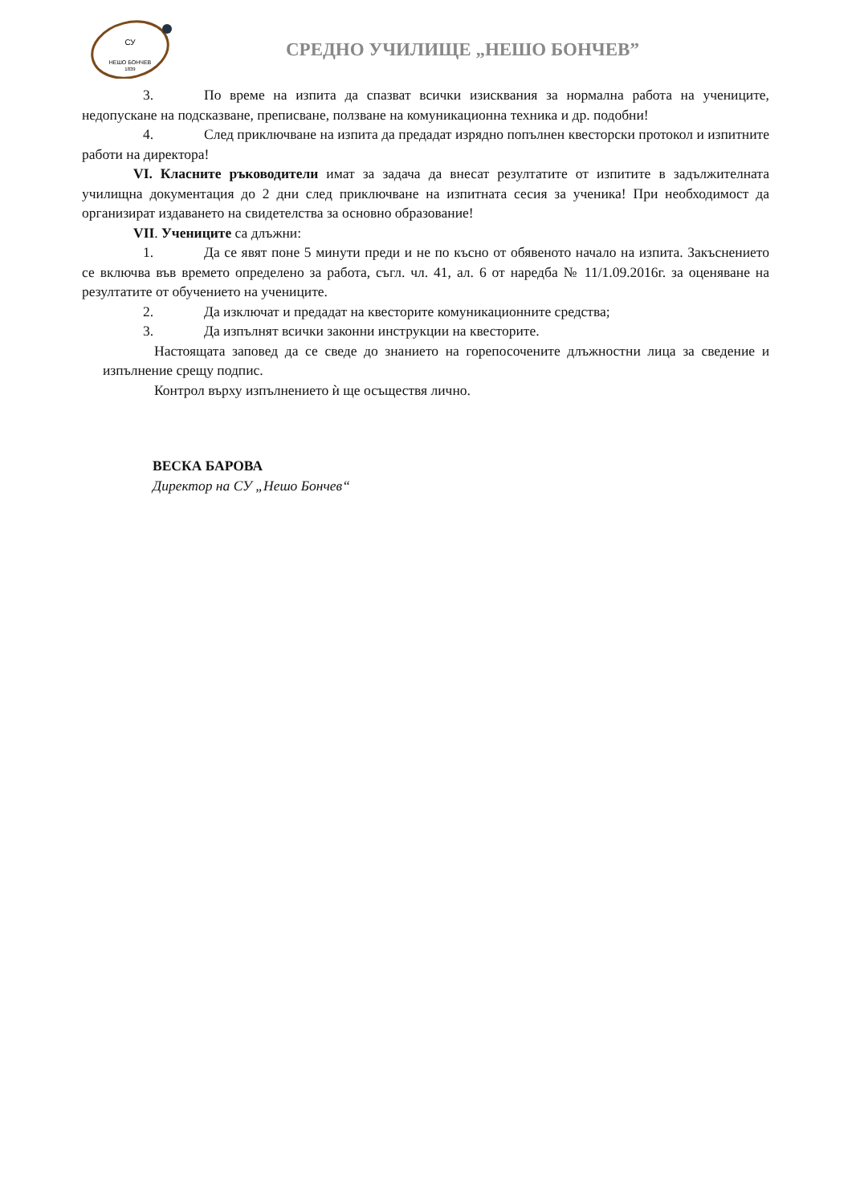СУ
НЕШО БОНЧЕВ
1839
СРЕДНО УЧИЛИЩЕ „НЕШО БОНЧЕВ”
3. По време на изпита да спазват всички изисквания за нормална работа на учениците, недопускане на подсказване, преписване, ползване на комуникационна техника и др. подобни!
4. След приключване на изпита да предадат изрядно попълнен квесторски протокол и изпитните работи на директора!
VI. Класните ръководители имат за задача да внесат резултатите от изпитите в задължителната училищна документация до 2 дни след приключване на изпитната сесия за ученика! При необходимост да организират издаването на свидетелства за основно образование!
VII. Учениците са длъжни:
1. Да се явят поне 5 минути преди и не по късно от обявеното начало на изпита. Закъснението се включва във времето определено за работа, съгл. чл. 41, ал. 6 от наредба № 11/1.09.2016г. за оценяване на резултатите от обучението на учениците.
2. Да изключат и предадат на квесторите комуникационните средства;
3. Да изпълнят всички законни инструкции на квесторите.
Настоящата заповед да се сведе до знанието на горепосочените длъжностни лица за сведение и изпълнение срещу подпис.
Контрол върху изпълнението ѝ ще осъществя лично.
ВЕСКА БАРОВА
Директор на СУ „Нешо Бончев“